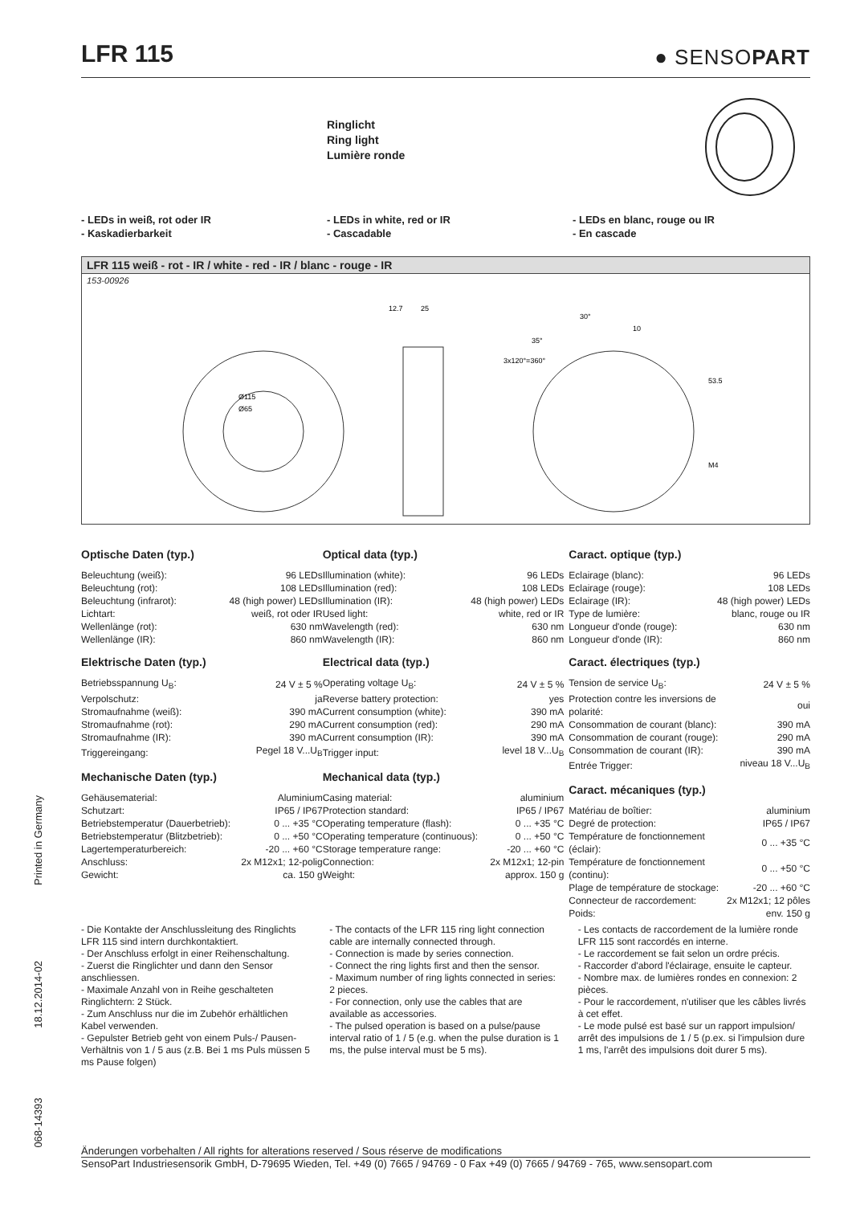LFR 115
● SENSOPART
Ringlicht
Ring light
Lumière ronde
- LEDs in weiß, rot oder IR
- Kaskadierbarkeit
- LEDs in white, red or IR
- Cascadable
- LEDs en blanc, rouge ou IR
- En cascade
LFR 115 weiß - rot - IR / white - red - IR / blanc - rouge - IR
153-00926
12.7
25
10
53.5
M4
Ø115
Ø65
30°
35°
3x120°=360°
Optische Daten (typ.)
| Beleuchtung (weiß): | 96 LEDs |
| Beleuchtung (rot): | 108 LEDs |
| Beleuchtung (infrarot): | 48 (high power) LEDs |
| Lichtart: | weiß, rot oder IR |
| Wellenlänge (rot): | 630 nm |
| Wellenlänge (IR): | 860 nm |
Elektrische Daten (typ.)
| Betriebsspannung U<sub>B</sub>: | 24 V ± 5 % |
| Verpolschutz: | ja |
| Stromaufnahme (weiß): | 390 mA |
| Stromaufnahme (rot): | 290 mA |
| Stromaufnahme (IR): | 390 mA |
| Triggereingang: | Pegel 18 V...U<sub>B</sub> |
Mechanische Daten (typ.)
| Gehäusematerial: | Aluminium |
| Schutzart: | IP65 / IP67 |
| Betriebstemperatur (Dauerbetrieb): | 0 ... +35 °C |
| Betriebstemperatur (Blitzbetrieb): | 0 ... +50 °C |
| Lagertemperaturbereich: | -20 ... +60 °C |
| Anschluss: | 2x M12x1; 12-polig |
| Gewicht: | ca. 150 g |
Optical data (typ.)
| Illumination (white): | 96 LEDs |
| Illumination (red): | 108 LEDs |
| Illumination (IR): | 48 (high power) LEDs |
| Used light: | white, red or IR |
| Wavelength (red): | 630 nm |
| Wavelength (IR): | 860 nm |
Electrical data (typ.)
| Operating voltage U<sub>B</sub>: | 24 V ± 5 % |
| Reverse battery protection: | yes |
| Current consumption (white): | 390 mA |
| Current consumption (red): | 290 mA |
| Current consumption (IR): | 390 mA |
| Trigger input: | level 18 V...U<sub>B</sub> |
Mechanical data (typ.)
| Casing material: | aluminium |
| Protection standard: | IP65 / IP67 |
| Operating temperature (flash): | 0 ... +35 °C |
| Operating temperature (continuous): | 0 ... +50 °C |
| Storage temperature range: | -20 ... +60 °C |
| Connection: | 2x M12x1; 12-pin |
| Weight: | approx. 150 g |
Caract. optique (typ.)
| Eclairage (blanc): | 96 LEDs |
| Eclairage (rouge): | 108 LEDs |
| Eclairage (IR): | 48 (high power) LEDs |
| Type de lumière: | blanc, rouge ou IR |
| Longueur d'onde (rouge): | 630 nm |
| Longueur d'onde (IR): | 860 nm |
Caract. électriques (typ.)
| Tension de service U<sub>B</sub>: | 24 V ± 5 % |
| Protection contre les inversions de polarité: | oui |
| Consommation de courant (blanc): | 390 mA |
| Consommation de courant (rouge): | 290 mA |
| Consommation de courant (IR): | 390 mA |
| Entrée Trigger: | niveau 18 V...U<sub>B</sub> |
Caract. mécaniques (typ.)
| Matériau de boîtier: | aluminium |
| Degré de protection: | IP65 / IP67 |
| Température de fonctionnement (éclair): | 0 ... +35 °C |
| Température de fonctionnement (continu): | 0 ... +50 °C |
| Plage de température de stockage: | -20 ... +60 °C |
| Connecteur de raccordement: | 2x M12x1; 12 pôles |
| Poids: | env. 150 g |
- Die Kontakte der Anschlussleitung des Ringlichts LFR 115 sind intern durchkontaktiert.
- Der Anschluss erfolgt in einer Reihenschaltung.
- Zuerst die Ringlichter und dann den Sensor anschliessen.
- Maximale Anzahl von in Reihe geschalteten Ringlichtern: 2 Stück.
- Zum Anschluss nur die im Zubehör erhältlichen Kabel verwenden.
- Gepulster Betrieb geht von einem Puls-/ Pausen-Verhältnis von 1 / 5 aus (z.B. Bei 1 ms Puls müssen 5 ms Pause folgen)
- The contacts of the LFR 115 ring light connection cable are internally connected through.
- Connection is made by series connection.
- Connect the ring lights first and then the sensor.
- Maximum number of ring lights connected in series: 2 pieces.
- For connection, only use the cables that are available as accessories.
- The pulsed operation is based on a pulse/pause interval ratio of 1 / 5 (e.g. when the pulse duration is 1 ms, the pulse interval must be 5 ms).
- Les contacts de raccordement de la lumière ronde LFR 115 sont raccordés en interne.
- Le raccordement se fait selon un ordre précis.
- Raccorder d'abord l'éclairage, ensuite le capteur.
- Nombre max. de lumières rondes en connexion: 2 pièces.
- Pour le raccordement, n'utiliser que les câbles livrés à cet effet.
- Le mode pulsé est basé sur un rapport impulsion/ arrêt des impulsions de 1 / 5 (p.ex. si l'impulsion dure 1 ms, l'arrêt des impulsions doit durer 5 ms).
068-14393 18.12.2014-02 Printed in Germany
Änderungen vorbehalten / All rights for alterations reserved / Sous réserve de modifications
SensoPart Industriesensorik GmbH, D-79695 Wieden, Tel. +49 (0) 7665 / 94769 - 0 Fax +49 (0) 7665 / 94769 - 765, www.sensopart.com